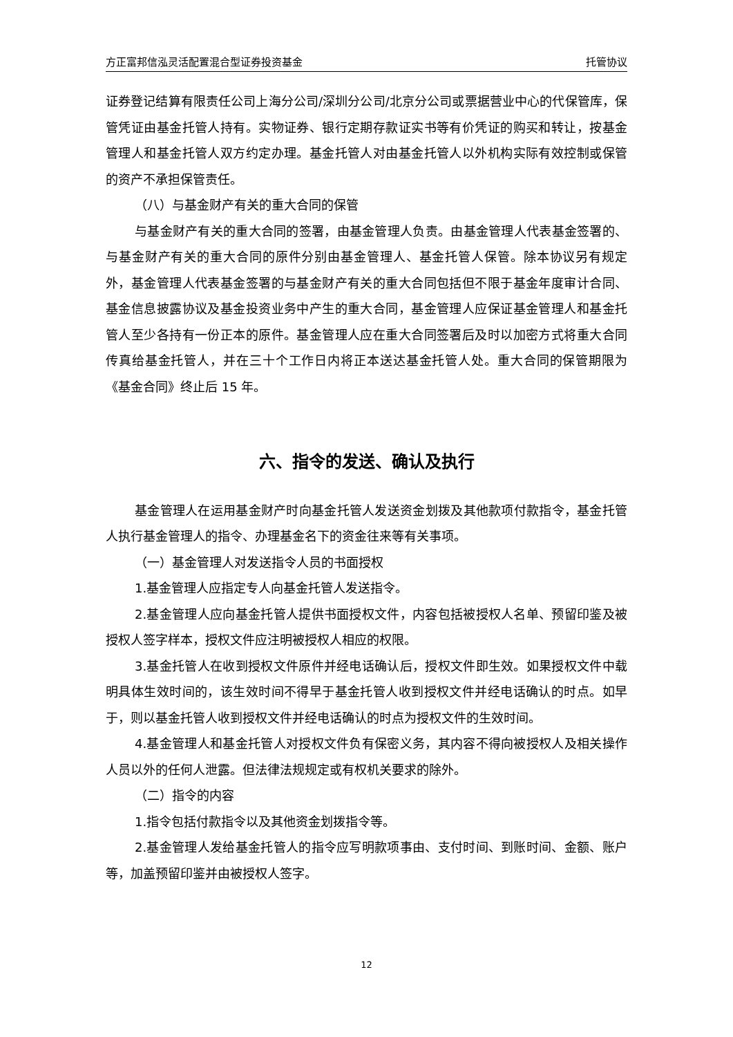方正富邦信泓灵活配置混合型证券投资基金 托管协议
证券登记结算有限责任公司上海分公司/深圳分公司/北京分公司或票据营业中心的代保管库，保管凭证由基金托管人持有。实物证券、银行定期存款证实书等有价凭证的购买和转让，按基金管理人和基金托管人双方约定办理。基金托管人对由基金托管人以外机构实际有效控制或保管的资产不承担保管责任。
（八）与基金财产有关的重大合同的保管
与基金财产有关的重大合同的签署，由基金管理人负责。由基金管理人代表基金签署的、与基金财产有关的重大合同的原件分别由基金管理人、基金托管人保管。除本协议另有规定外，基金管理人代表基金签署的与基金财产有关的重大合同包括但不限于基金年度审计合同、基金信息披露协议及基金投资业务中产生的重大合同，基金管理人应保证基金管理人和基金托管人至少各持有一份正本的原件。基金管理人应在重大合同签署后及时以加密方式将重大合同传真给基金托管人，并在三十个工作日内将正本送达基金托管人处。重大合同的保管期限为《基金合同》终止后 15 年。
六、指令的发送、确认及执行
基金管理人在运用基金财产时向基金托管人发送资金划拨及其他款项付款指令，基金托管人执行基金管理人的指令、办理基金名下的资金往来等有关事项。
（一）基金管理人对发送指令人员的书面授权
1.基金管理人应指定专人向基金托管人发送指令。
2.基金管理人应向基金托管人提供书面授权文件，内容包括被授权人名单、预留印鉴及被授权人签字样本，授权文件应注明被授权人相应的权限。
3.基金托管人在收到授权文件原件并经电话确认后，授权文件即生效。如果授权文件中载明具体生效时间的，该生效时间不得早于基金托管人收到授权文件并经电话确认的时点。如早于，则以基金托管人收到授权文件并经电话确认的时点为授权文件的生效时间。
4.基金管理人和基金托管人对授权文件负有保密义务，其内容不得向被授权人及相关操作人员以外的任何人泄露。但法律法规规定或有权机关要求的除外。
（二）指令的内容
1.指令包括付款指令以及其他资金划拨指令等。
2.基金管理人发给基金托管人的指令应写明款项事由、支付时间、到账时间、金额、账户等，加盖预留印鉴并由被授权人签字。
12